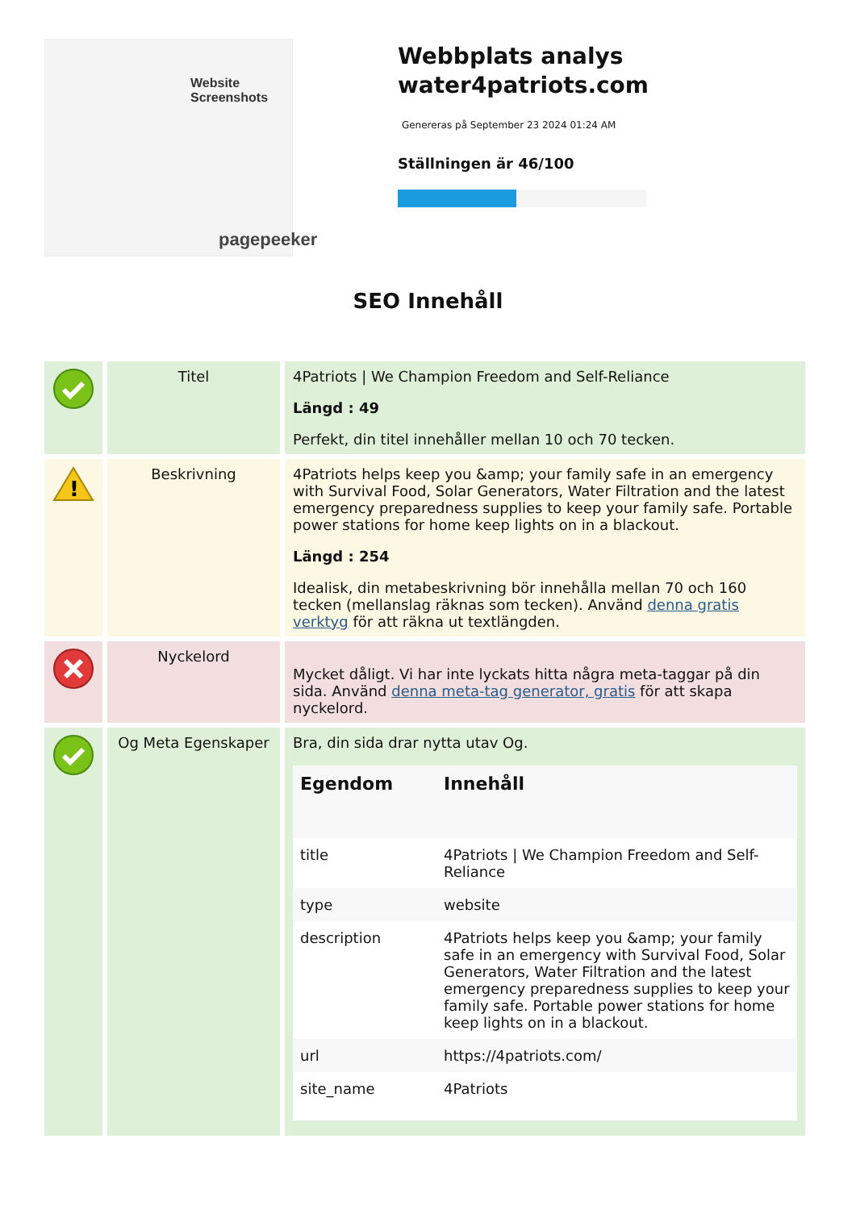Website Screenshots
pagepeeker
Webbplats analys water4patriots.com
Genereras på September 23 2024 01:24 AM
Ställningen är 46/100
SEO Innehåll
| | Titel | 4Patriots / We Champion Freedom and Self-Reliance Längd : 49 Perfekt, din titel innehåller mellan 10 och 70 tecken. |
| ! | Beskrivning | 4Patriots helps keep you &amp; your family safe in an emergency with Survival Food, Solar Generators, Water Filtration and the latest emergency preparedness supplies to keep your family safe. Portable power stations for home keep lights on in a blackout. Längd : 254 Idealisk, din metabeskrivning bör innehålla mellan 70 och 160 tecken (mellanslag räknas som tecken). Använd denna gratis verktyg för att räkna ut textlängden. |
| | Nyckelord | Mycket dåligt. Vi har inte lyckats hitta några meta-taggar på din sida. Använd denna meta-tag generator, gratis för att skapa nyckelord. |
| | Og Meta Egenskaper | Bra, din sida drar nytta utav Og. / Egendom / Innehåll / / --- / --- / / title / 4Patriots / We Champion Freedom and Self-Reliance / / type / website / / description / 4Patriots helps keep you &amp; your family safe in an emergency with Survival Food, Solar Generators, Water Filtration and the latest emergency preparedness supplies to keep your family safe. Portable power stations for home keep lights on in a blackout. / / url / https://4patriots.com/ / / site_name / 4Patriots / |